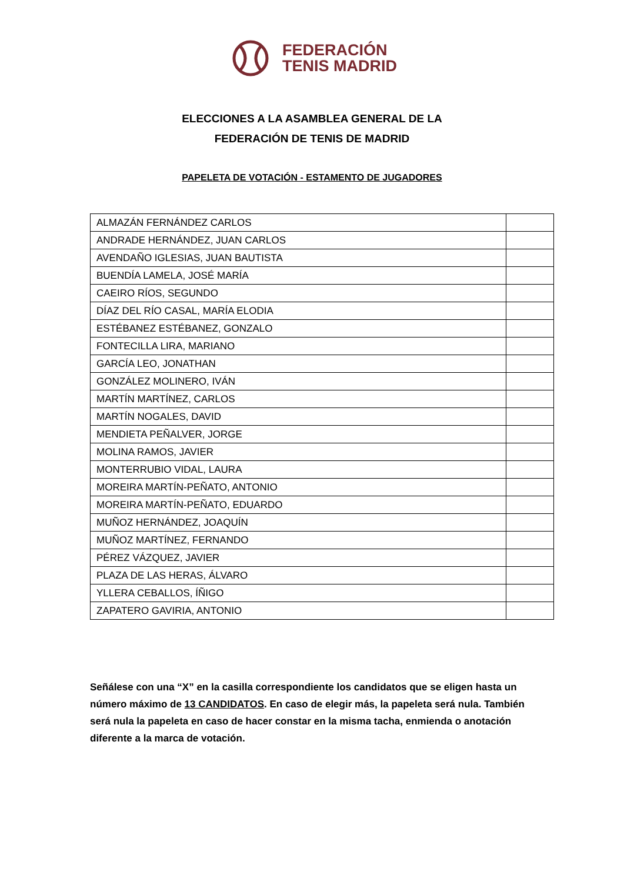FEDERACIÓN
TENIS MADRID
ELECCIONES A LA ASAMBLEA GENERAL DE LA
FEDERACIÓN DE TENIS DE MADRID
PAPELETA DE VOTACIÓN - ESTAMENTO DE JUGADORES
| ALMAZÁN FERNÁNDEZ CARLOS | |
| ANDRADE HERNÁNDEZ, JUAN CARLOS | |
| AVENDAÑO IGLESIAS, JUAN BAUTISTA | |
| BUENDÍA LAMELA, JOSÉ MARÍA | |
| CAEIRO RÍOS, SEGUNDO | |
| DÍAZ DEL RÍO CASAL, MARÍA ELODIA | |
| ESTÉBANEZ ESTÉBANEZ, GONZALO | |
| FONTECILLA LIRA, MARIANO | |
| GARCÍA LEO, JONATHAN | |
| GONZÁLEZ MOLINERO, IVÁN | |
| MARTÍN MARTÍNEZ, CARLOS | |
| MARTÍN NOGALES, DAVID | |
| MENDIETA PEÑALVER, JORGE | |
| MOLINA RAMOS, JAVIER | |
| MONTERRUBIO VIDAL, LAURA | |
| MOREIRA MARTÍN-PEÑATO, ANTONIO | |
| MOREIRA MARTÍN-PEÑATO, EDUARDO | |
| MUÑOZ HERNÁNDEZ, JOAQUÍN | |
| MUÑOZ MARTÍNEZ, FERNANDO | |
| PÉREZ VÁZQUEZ, JAVIER | |
| PLAZA DE LAS HERAS, ÁLVARO | |
| YLLERA CEBALLOS, ÍÑIGO | |
| ZAPATERO GAVIRIA, ANTONIO | |
Señálese con una “X” en la casilla correspondiente los candidatos que se eligen hasta un número máximo de 13 CANDIDATOS. En caso de elegir más, la papeleta será nula. También será nula la papeleta en caso de hacer constar en la misma tacha, enmienda o anotación diferente a la marca de votación.